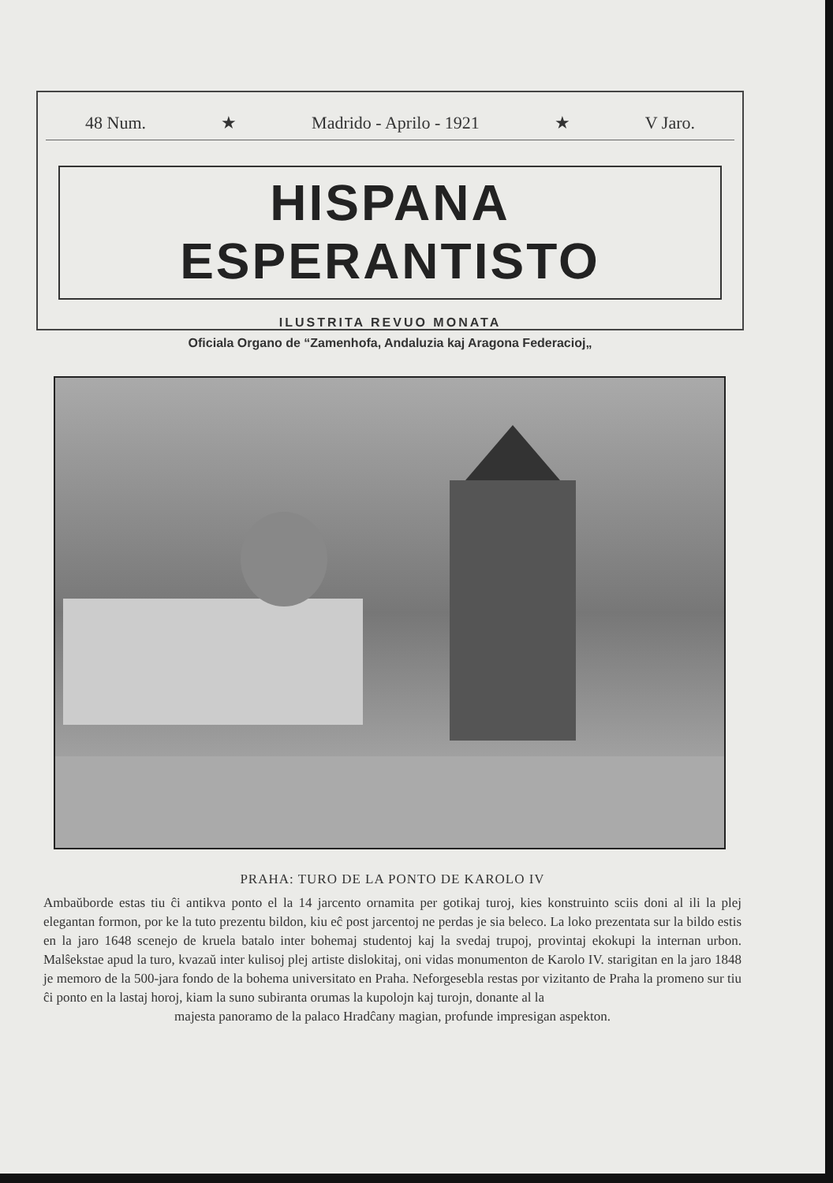48 Num. ★ Madrido - Aprilo - 1921 ★ V Jaro.
HISPANA ESPERANTISTO
ILUSTRITA REVUO MONATA
Oficiala Organo de “Zamenhofa, Andaluzia kaj Aragona Federacioj„
PRAHA: TURO DE LA PONTO DE KAROLO IV
Ambaŭborde estas tiu ĉi antikva ponto el la 14 jarcento ornamita per gotikaj turoj, kies konstruinto sciis doni al ili la plej elegantan formon, por ke la tuto prezentu bildon, kiu eĉ post jarcentoj ne perdas je sia beleco. La loko prezentata sur la bildo estis en la jaro 1648 scenejo de kruela batalo inter bohemaj studentoj kaj la svedaj trupoj, provintaj ekokupi la internan urbon. Malŝekstae apud la turo, kvazaŭ inter kulisoj plej artiste dislokitaj, oni vidas monumenton de Karolo IV. starigitan en la jaro 1848 je memoro de la 500-jara fondo de la bohema universitato en Praha. Neforgesebla restas por vizitanto de Praha la promeno sur tiu ĉi ponto en la lastaj horoj, kiam la suno subiranta orumas la kupolojn kaj turojn, donante al la
majesta panoramo de la palaco Hradĉany magian, profunde impresigan aspekton.